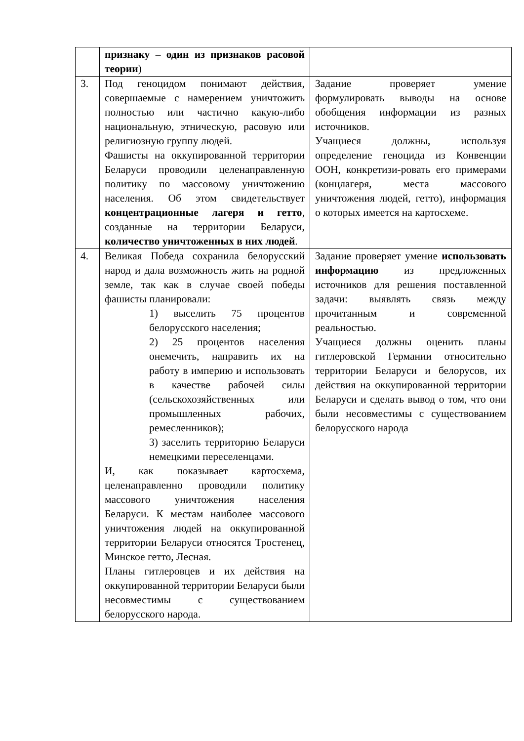| | признаку – один из признаков расовой теории ) | |
| 3. | Под геноцидом понимают действия, совершаемые с намерением уничтожить полностью или частично какую-либо национальную, этническую, расовую или религиозную группу людей. Фашисты на оккупированной территории Беларуси проводили целенаправленную политику по массовому уничтожению населения. Об этом свидетельствует концентрационные лагеря и гетто , созданные на территории Беларуси, количество уничтоженных в них людей . | Задание проверяет умение формулировать выводы на основе обобщения информации из разных источников. Учащиеся должны, используя определение геноцида из Конвенции ООН, конкретизи-ровать его примерами (концлагеря, места массового уничтожения людей, гетто), информация о которых имеется на картосхеме. |
| 4. | Великая Победа сохранила белорусский народ и дала возможность жить на родной земле, так как в случае своей победы фашисты планировали: 1) выселить 75 процентов белорусского населения; 2) 25 процентов населения онемечить, направить их на работу в империю и использовать в качестве рабочей силы (сельскохозяйственных или промышленных рабочих, ремесленников); 3) заселить территорию Беларуси немецкими переселенцами. И, как показывает картосхема, целенаправленно проводили политику массового уничтожения населения Беларуси. К местам наиболее массового уничтожения людей на оккупированной территории Беларуси относятся Тростенец, Минское гетто, Лесная. Планы гитлеровцев и их действия на оккупированной территории Беларуси были несовместимы с существованием белорусского народа. | Задание проверяет умение использовать информацию из предложенных источников для решения поставленной задачи: выявлять связь между прочитанным и современной реальностью. Учащиеся должны оценить планы гитлеровской Германии относительно территории Беларуси и белорусов, их действия на оккупированной территории Беларуси и сделать вывод о том, что они были несовместимы с существованием белорусского народа |